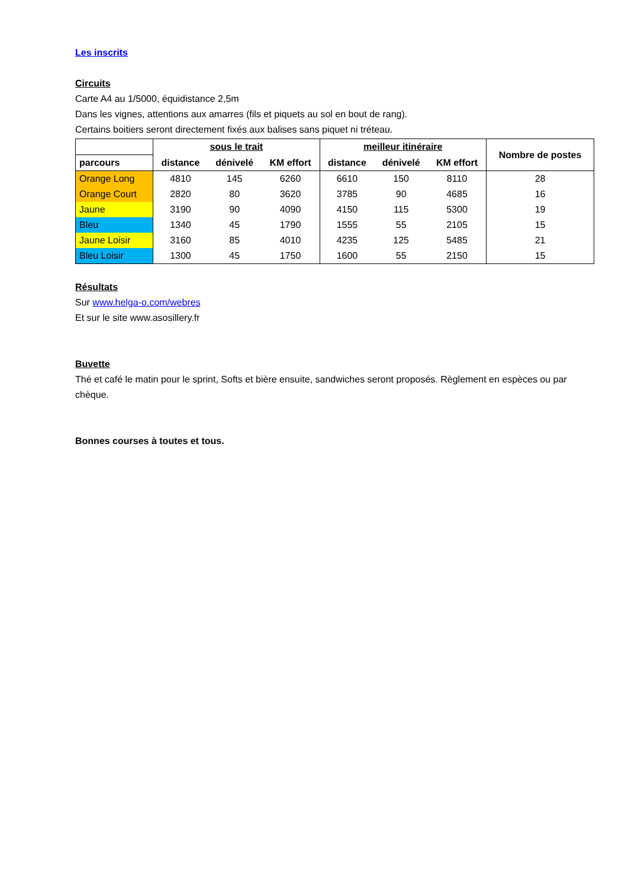Les inscrits
Circuits
Carte A4 au 1/5000, équidistance 2,5m
Dans les vignes, attentions aux amarres (fils et piquets au sol en bout de rang).
Certains boitiers seront directement fixés aux balises sans piquet ni tréteau.
| | sous le trait | | | meilleur itinéraire | | | Nombre de postes |
| --- | --- | --- | --- | --- | --- | --- | --- |
| parcours | distance | dénivelé | KM effort | distance | dénivelé | KM effort | |
| Orange Long | 4810 | 145 | 6260 | 6610 | 150 | 8110 | 28 |
| Orange Court | 2820 | 80 | 3620 | 3785 | 90 | 4685 | 16 |
| Jaune | 3190 | 90 | 4090 | 4150 | 115 | 5300 | 19 |
| Bleu | 1340 | 45 | 1790 | 1555 | 55 | 2105 | 15 |
| Jaune Loisir | 3160 | 85 | 4010 | 4235 | 125 | 5485 | 21 |
| Bleu Loisir | 1300 | 45 | 1750 | 1600 | 55 | 2150 | 15 |
Résultats
Sur www.helga-o.com/webres
Et sur le site www.asosillery.fr
Buvette
Thé et café le matin pour le sprint, Softs et bière ensuite, sandwiches seront proposés. Règlement en espèces ou par chèque.
Bonnes courses à toutes et tous.